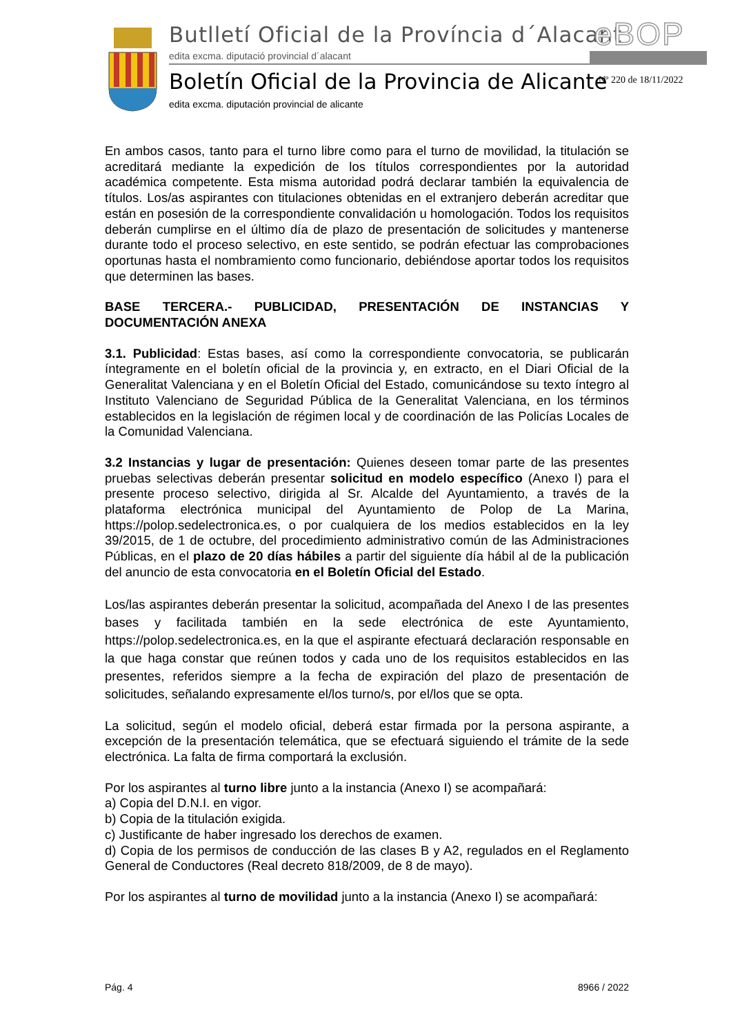Butlletí Oficial de la Província d´Alacant
edita excma. diputació provincial d´alacant
eBOP
Boletín Oficial de la Provincia de Alicante
edita excma. diputación provincial de alicante
Nº 220 de 18/11/2022
En ambos casos, tanto para el turno libre como para el turno de movilidad, la titulación se acreditará mediante la expedición de los títulos correspondientes por la autoridad académica competente. Esta misma autoridad podrá declarar también la equivalencia de títulos. Los/as aspirantes con titulaciones obtenidas en el extranjero deberán acreditar que están en posesión de la correspondiente convalidación u homologación. Todos los requisitos deberán cumplirse en el último día de plazo de presentación de solicitudes y mantenerse durante todo el proceso selectivo, en este sentido, se podrán efectuar las comprobaciones oportunas hasta el nombramiento como funcionario, debiéndose aportar todos los requisitos que determinen las bases.
BASE TERCERA.- PUBLICIDAD, PRESENTACIÓN DE INSTANCIAS Y DOCUMENTACIÓN ANEXA
3.1. Publicidad: Estas bases, así como la correspondiente convocatoria, se publicarán íntegramente en el boletín oficial de la provincia y, en extracto, en el Diari Oficial de la Generalitat Valenciana y en el Boletín Oficial del Estado, comunicándose su texto íntegro al Instituto Valenciano de Seguridad Pública de la Generalitat Valenciana, en los términos establecidos en la legislación de régimen local y de coordinación de las Policías Locales de la Comunidad Valenciana.
3.2 Instancias y lugar de presentación: Quienes deseen tomar parte de las presentes pruebas selectivas deberán presentar solicitud en modelo específico (Anexo I) para el presente proceso selectivo, dirigida al Sr. Alcalde del Ayuntamiento, a través de la plataforma electrónica municipal del Ayuntamiento de Polop de La Marina, https://polop.sedelectronica.es, o por cualquiera de los medios establecidos en la ley 39/2015, de 1 de octubre, del procedimiento administrativo común de las Administraciones Públicas, en el plazo de 20 días hábiles a partir del siguiente día hábil al de la publicación del anuncio de esta convocatoria en el Boletín Oficial del Estado.
Los/las aspirantes deberán presentar la solicitud, acompañada del Anexo I de las presentes bases y facilitada también en la sede electrónica de este Ayuntamiento, https://polop.sedelectronica.es, en la que el aspirante efectuará declaración responsable en la que haga constar que reúnen todos y cada uno de los requisitos establecidos en las presentes, referidos siempre a la fecha de expiración del plazo de presentación de solicitudes, señalando expresamente el/los turno/s, por el/los que se opta.
La solicitud, según el modelo oficial, deberá estar firmada por la persona aspirante, a excepción de la presentación telemática, que se efectuará siguiendo el trámite de la sede electrónica. La falta de firma comportará la exclusión.
Por los aspirantes al turno libre junto a la instancia (Anexo I) se acompañará:
a) Copia del D.N.I. en vigor.
b) Copia de la titulación exigida.
c) Justificante de haber ingresado los derechos de examen.
d) Copia de los permisos de conducción de las clases B y A2, regulados en el Reglamento General de Conductores (Real decreto 818/2009, de 8 de mayo).
Por los aspirantes al turno de movilidad junto a la instancia (Anexo I) se acompañará:
Pág. 4 8966 / 2022